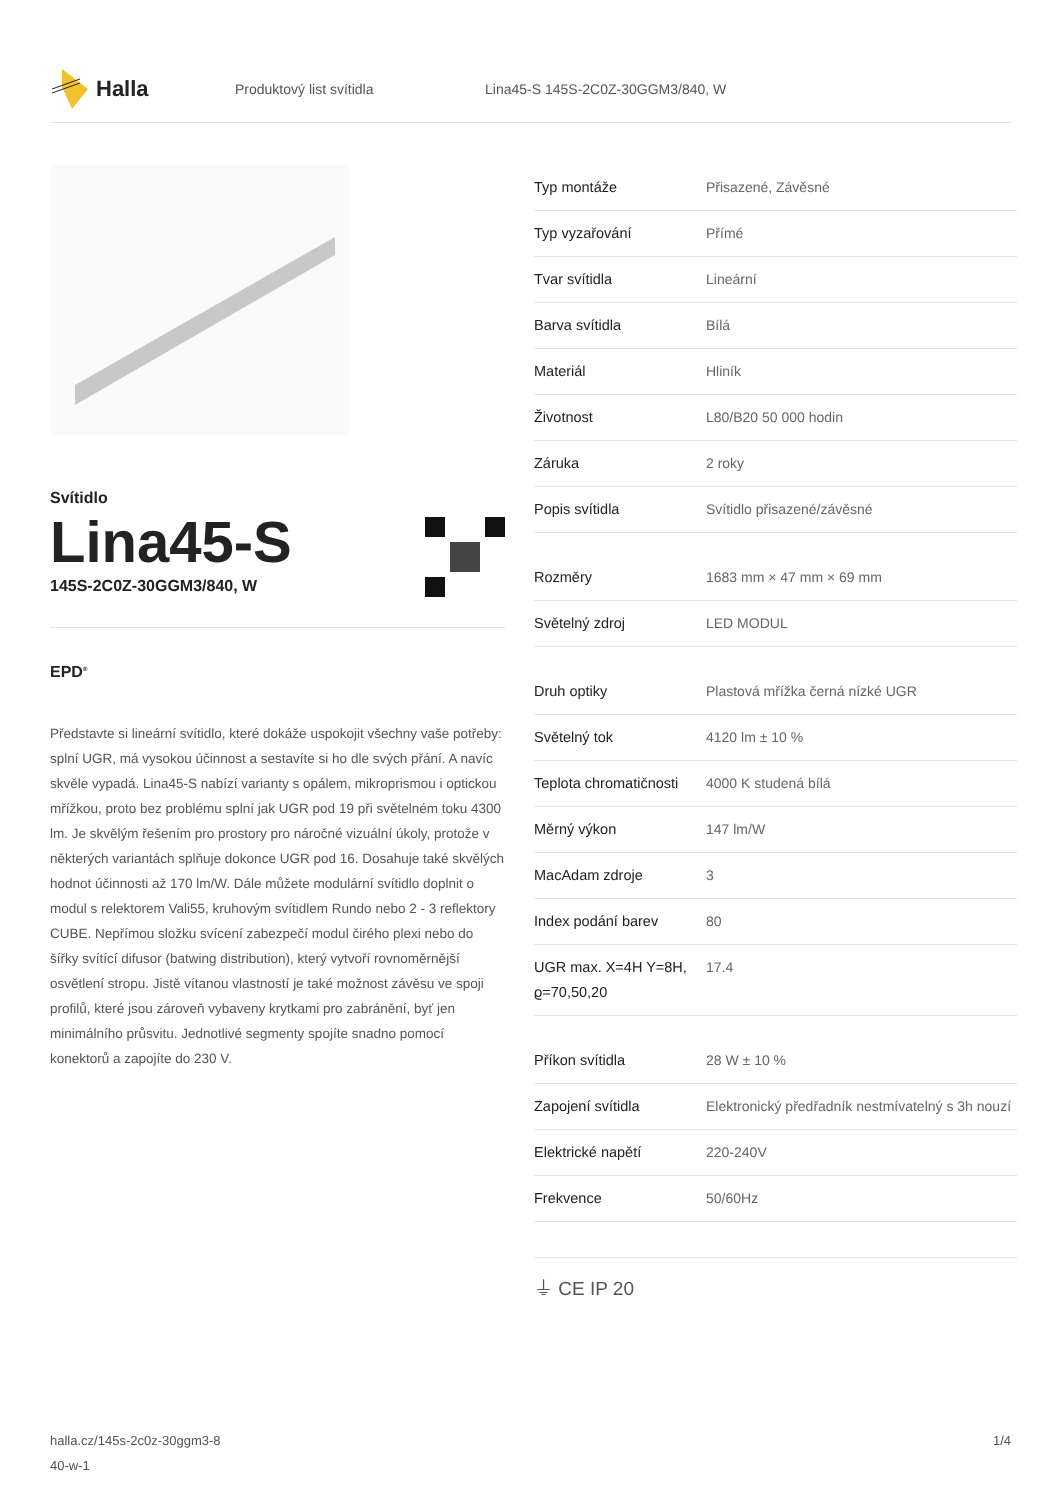Halla
Produktový list svítidla
Lina45-S 145S-2C0Z-30GGM3/840, W
Svítidlo
Lina45-S
145S-2C0Z-30GGM3/840, W
EPD<sup>®</sup>
Představte si lineární svítidlo, které dokáže uspokojit všechny vaše potřeby: splní UGR, má vysokou účinnost a sestavíte si ho dle svých přání. A navíc skvěle vypadá. Lina45-S nabízí varianty s opálem, mikroprismou i optickou mřížkou, proto bez problému splní jak UGR pod 19 při světelném toku 4300 lm. Je skvělým řešením pro prostory pro náročné vizuální úkoly, protože v některých variantách splňuje dokonce UGR pod 16. Dosahuje také skvělých hodnot účinnosti až 170 lm/W. Dále můžete modulární svítidlo doplnit o modul s relektorem Vali55, kruhovým svítidlem Rundo nebo 2 - 3 reflektory CUBE. Nepřímou složku svícení zabezpečí modul čirého plexi nebo do šířky svítící difusor (batwing distribution), který vytvoří rovnoměrnější osvětlení stropu. Jistě vítanou vlastností je také možnost závěsu ve spoji profilů, které jsou zároveň vybaveny krytkami pro zabránění, byť jen minimálního průsvitu. Jednotlivé segmenty spojíte snadno pomocí konektorů a zapojíte do 230 V.
| Typ montáže | Přisazené, Závěsné |
| Typ vyzařování | Přímé |
| Tvar svítidla | Lineární |
| Barva svítidla | Bílá |
| Materiál | Hliník |
| Životnost | L80/B20 50 000 hodin |
| Záruka | 2 roky |
| Popis svítidla | Svítidlo přisazené/závěsné |
| Rozměry | 1683 mm × 47 mm × 69 mm |
| Světelný zdroj | LED MODUL |
| Druh optiky | Plastová mřížka černá nízké UGR |
| Světelný tok | 4120 lm ± 10 % |
| Teplota chromatičnosti | 4000 K studená bílá |
| Měrný výkon | 147 lm/W |
| MacAdam zdroje | 3 |
| Index podání barev | 80 |
| UGR max. X=4H Y=8H, ϱ=70,50,20 | 17.4 |
| Příkon svítidla | 28 W ± 10 % |
| Zapojení svítidla | Elektronický předřadník nestmívatelný s 3h nouzí |
| Elektrické napětí | 220-240V |
| Frekvence | 50/60Hz |
⏚ CE IP 20
halla.cz/145s-2c0z-30ggm3-8
40-w-1
1/4